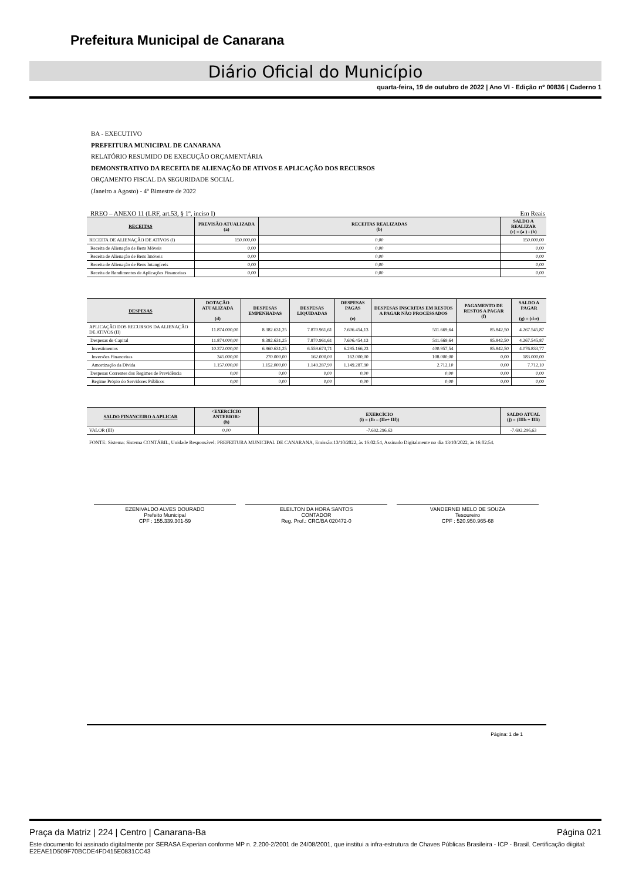Prefeitura Municipal de Canarana
Diário Oficial do Município
quarta-feira, 19 de outubro de 2022 | Ano VI - Edição nº 00836 | Caderno 1
BA - EXECUTIVO
PREFEITURA MUNICIPAL DE CANARANA
RELATÓRIO RESUMIDO DE EXECUÇÃO ORÇAMENTÁRIA
DEMONSTRATIVO DA RECEITA DE ALIENAÇÃO DE ATIVOS E APLICAÇÃO DOS RECURSOS
ORÇAMENTO FISCAL DA SEGURIDADE SOCIAL
(Janeiro a Agosto) - 4º Bimestre de 2022
RREO – ANEXO 11 (LRF, art.53, § 1º, inciso I) Em Reais
| RECEITAS | PREVISÃO ATUALIZADA (a) | RECEITAS REALIZADAS (b) | SALDO A REALIZAR (c) = (a ) - (b) |
| --- | --- | --- | --- |
| RECEITA DE ALIENAÇÃO DE ATIVOS (I) | 150.000,00 | 0,00 | 150.000,00 |
| Receita de Alienação de Bens Móveis | 0,00 | 0,00 | 0,00 |
| Receita de Alienação de Bens Imóveis | 0,00 | 0,00 | 0,00 |
| Receita de Alienação de Bens Intangíveis | 0,00 | 0,00 | 0,00 |
| Receita de Rendimentos de Aplicações Financeiras | 0,00 | 0,00 | 0,00 |
| DESPESAS | DOTAÇÃO ATUALIZADA (d) | DESPESAS EMPENHADAS | DESPESAS LIQUIDADAS | DESPESAS PAGAS (e) | DESPESAS INSCRITAS EM RESTOS A PAGAR NÃO PROCESSADOS | PAGAMENTO DE RESTOS A PAGAR (f) | SALDO A PAGAR (g) = (d-e) |
| --- | --- | --- | --- | --- | --- | --- | --- |
| APLICAÇÃO DOS RECURSOS DA ALIENAÇÃO DE ATIVOS (II) | 11.874.000,00 | 8.382.631,25 | 7.870.961,61 | 7.606.454,13 | 511.669,64 | 85.842,50 | 4.267.545,87 |
| Despesas de Capital | 11.874.000,00 | 8.382.631,25 | 7.870.961,61 | 7.606.454,13 | 511.669,64 | 85.842,50 | 4.267.545,87 |
| Investimentos | 10.372.000,00 | 6.960.631,25 | 6.559.673,71 | 6.295.166,23 | 400.957,54 | 85.842,50 | 4.076.833,77 |
| Inversões Financeiras | 345.000,00 | 270.000,00 | 162.000,00 | 162.000,00 | 108.000,00 | 0,00 | 183.000,00 |
| Amortização da Dívida | 1.157.000,00 | 1.152.000,00 | 1.149.287,90 | 1.149.287,90 | 2.712,10 | 0,00 | 7.712,10 |
| Despesas Correntes dos Regimes de Previdência | 0,00 | 0,00 | 0,00 | 0,00 | 0,00 | 0,00 | 0,00 |
| Regime Própio do Servidores Públicos | 0,00 | 0,00 | 0,00 | 0,00 | 0,00 | 0,00 | 0,00 |
| SALDO FINANCEIRO A APLICAR | <EXERCÍCIO ANTERIOR> (h) | EXERCÍCIO (i) = (Ib – (IIe+ IIf)) | SALDO ATUAL (j) = (IIIh + IIIi) |
| --- | --- | --- | --- |
| VALOR (III) | 0,00 | -7.692.296,63 | -7.692.296,63 |
FONTE: Sistema: Sistema CONTÁBIL, Unidade Responsável: PREFEITURA MUNICIPAL DE CANARANA, Emissão:13/10/2022, às 16:02:54, Assinado Digitalmente no dia 13/10/2022, às 16:02:54.
EZENIVALDO ALVES DOURADO
Prefeito Municipal
CPF : 155.339.301-59
ELEILTON DA HORA SANTOS
CONTADOR
Reg. Prof.: CRC/BA 020472-0
VANDERNEI MELO DE SOUZA
Tesoureiro
CPF : 520.950.965-68
Página: 1 de 1
Praça da Matriz | 224 | Centro | Canarana-Ba Página 021
Este documento foi assinado digitalmente por SERASA Experian conforme MP n. 2.200-2/2001 de 24/08/2001, que institui a infra-estrutura de Chaves Públicas Brasileira - ICP - Brasil. Certificação diigital: E2EAE1D509F70BCDE4FD415E0831CC43